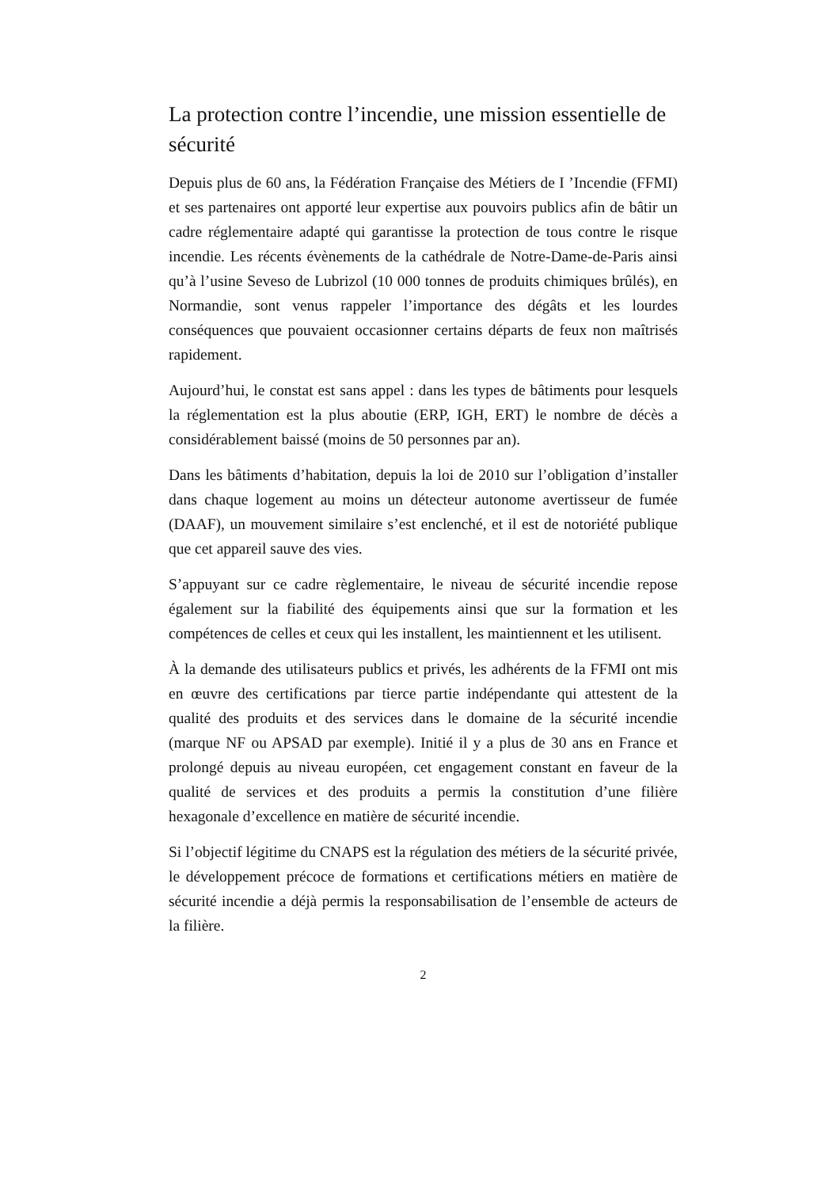La protection contre l’incendie, une mission essentielle de sécurité
Depuis plus de 60 ans, la Fédération Française des Métiers de I ’Incendie (FFMI) et ses partenaires ont apporté leur expertise aux pouvoirs publics afin de bâtir un cadre réglementaire adapté qui garantisse la protection de tous contre le risque incendie. Les récents évènements de la cathédrale de Notre-Dame-de-Paris ainsi qu’à l’usine Seveso de Lubrizol (10 000 tonnes de produits chimiques brûlés), en Normandie, sont venus rappeler l’importance des dégâts et les lourdes conséquences que pouvaient occasionner certains départs de feux non maîtrisés rapidement.
Aujourd’hui, le constat est sans appel : dans les types de bâtiments pour lesquels la réglementation est la plus aboutie (ERP, IGH, ERT) le nombre de décès a considérablement baissé (moins de 50 personnes par an).
Dans les bâtiments d’habitation, depuis la loi de 2010 sur l’obligation d’installer dans chaque logement au moins un détecteur autonome avertisseur de fumée (DAAF), un mouvement similaire s’est enclenché, et il est de notoriété publique que cet appareil sauve des vies.
S’appuyant sur ce cadre règlementaire, le niveau de sécurité incendie repose également sur la fiabilité des équipements ainsi que sur la formation et les compétences de celles et ceux qui les installent, les maintiennent et les utilisent.
À la demande des utilisateurs publics et privés, les adhérents de la FFMI ont mis en œuvre des certifications par tierce partie indépendante qui attestent de la qualité des produits et des services dans le domaine de la sécurité incendie (marque NF ou APSAD par exemple). Initié il y a plus de 30 ans en France et prolongé depuis au niveau européen, cet engagement constant en faveur de la qualité de services et des produits a permis la constitution d’une filière hexagonale d’excellence en matière de sécurité incendie.
Si l’objectif légitime du CNAPS est la régulation des métiers de la sécurité privée, le développement précoce de formations et certifications métiers en matière de sécurité incendie a déjà permis la responsabilisation de l’ensemble de acteurs de la filière.
2